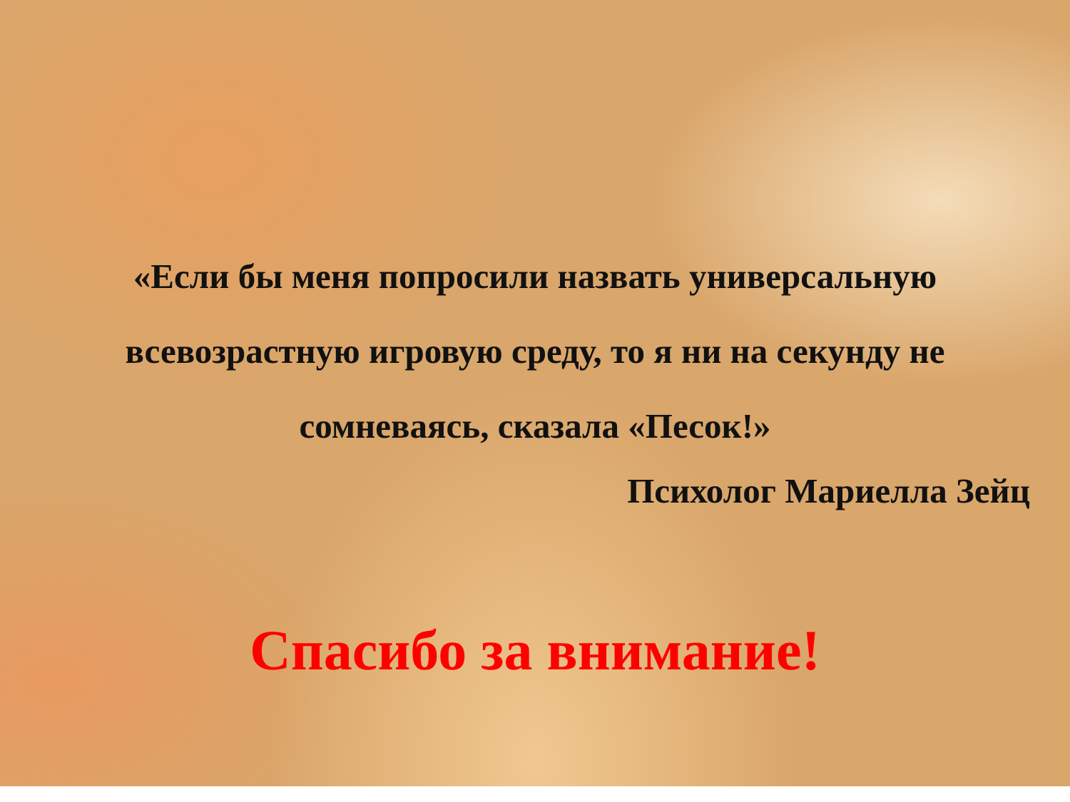«Если бы меня попросили назвать универсальную всевозрастную игровую среду, то я ни на секунду не сомневаясь, сказала «Песок!»
Психолог Мариелла Зейц
Спасибо за внимание!